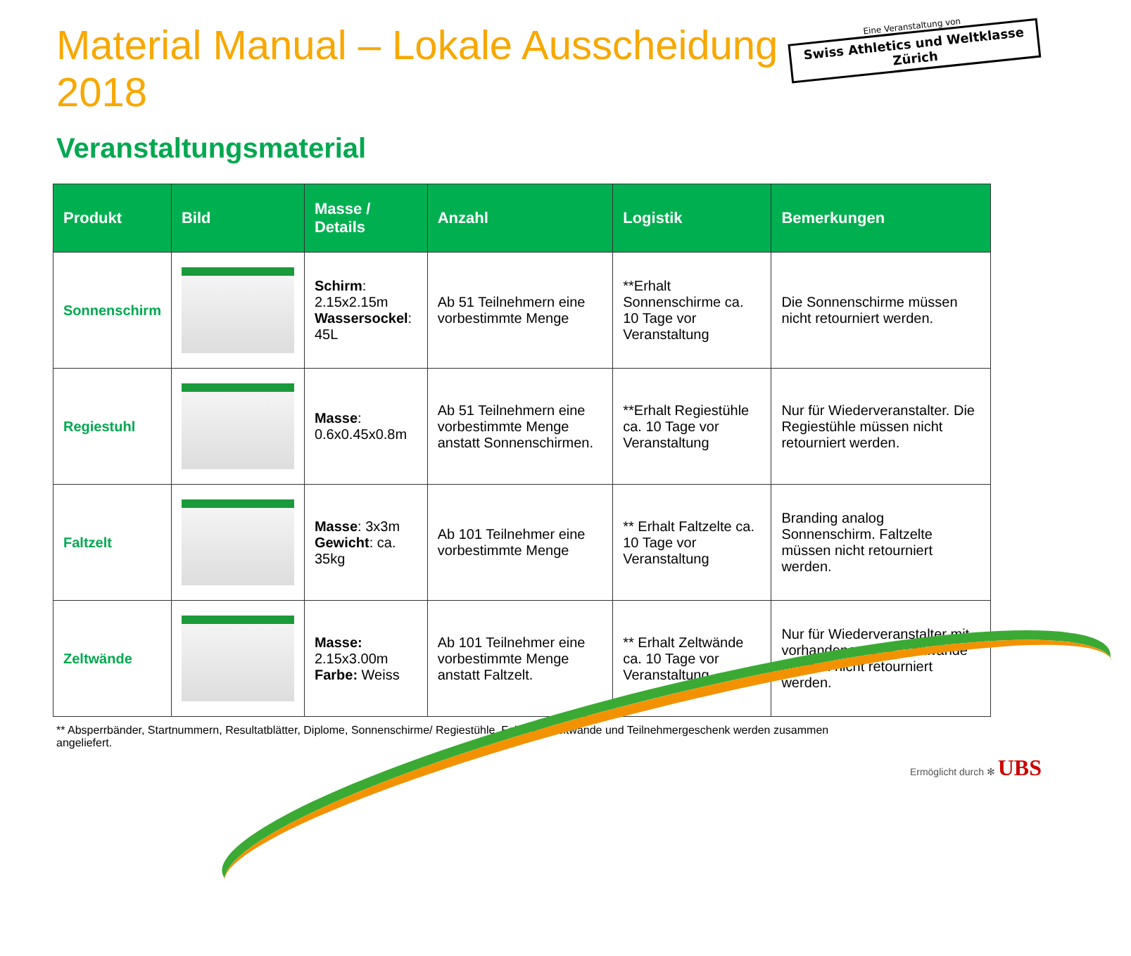Material Manual – Lokale Ausscheidung 2018
Eine Veranstaltung von
Swiss Athletics und Weltklasse Zürich
Veranstaltungsmaterial
| Produkt | Bild | Masse / Details | Anzahl | Logistik | Bemerkungen |
| --- | --- | --- | --- | --- | --- |
| Sonnenschirm | | Schirm : 2.15x2.15m Wassersockel : 45L | Ab 51 Teilnehmern eine vorbestimmte Menge | **Erhalt Sonnenschirme ca. 10 Tage vor Veranstaltung | Die Sonnenschirme müssen nicht retourniert werden. |
| Regiestuhl | | Masse : 0.6x0.45x0.8m | Ab 51 Teilnehmern eine vorbestimmte Menge anstatt Sonnenschirmen. | **Erhalt Regiestühle ca. 10 Tage vor Veranstaltung | Nur für Wiederveranstalter. Die Regiestühle müssen nicht retourniert werden. |
| Faltzelt | | Masse : 3x3m Gewicht : ca. 35kg | Ab 101 Teilnehmer eine vorbestimmte Menge | ** Erhalt Faltzelte ca. 10 Tage vor Veranstaltung | Branding analog Sonnenschirm. Faltzelte müssen nicht retourniert werden. |
| Zeltwände | | Masse: 2.15x3.00m Farbe: Weiss | Ab 101 Teilnehmer eine vorbestimmte Menge anstatt Faltzelt. | ** Erhalt Zeltwände ca. 10 Tage vor Veranstaltung | Nur für Wiederveranstalter mit vorhandenem Zelt. Zeltwände müssen nicht retourniert werden. |
** Absperrbänder, Startnummern, Resultatblätter, Diplome, Sonnenschirme/ Regiestühle, Faltzelte/ Zeltwände und Teilnehmergeschenk werden zusammen angeliefert.
Ermöglicht durch ✻ UBS